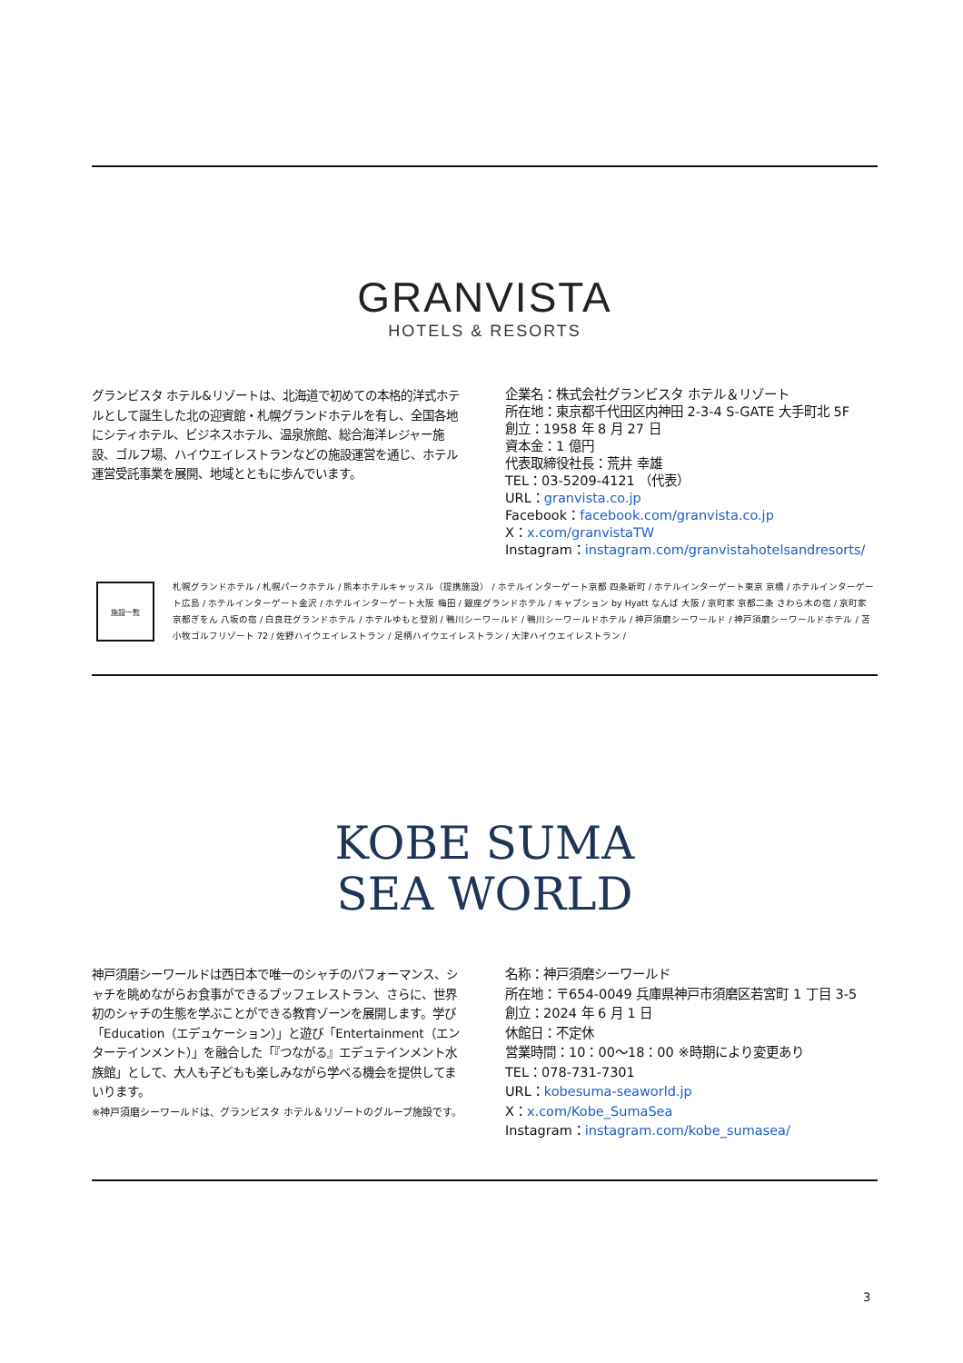GRANVISTA
HOTELS & RESORTS
グランビスタ ホテル&リゾートは、北海道で初めての本格的洋式ホテルとして誕生した北の迎賓館・札幌グランドホテルを有し、全国各地にシティホテル、ビジネスホテル、温泉旅館、総合海洋レジャー施設、ゴルフ場、ハイウエイレストランなどの施設運営を通じ、ホテル運営受託事業を展開、地域とともに歩んでいます。
企業名：株式会社グランビスタ ホテル＆リゾート
所在地：東京都千代田区内神田 2-3-4 S-GATE 大手町北 5F
創立：1958 年 8 月 27 日
資本金：1 億円
代表取締役社長：荒井 幸雄
TEL：03-5209-4121 （代表）
URL：granvista.co.jp
Facebook：facebook.com/granvista.co.jp
X：x.com/granvistaTW
Instagram：instagram.com/granvistahotelsandresorts/
施設一覧
札幌グランドホテル / 札幌パークホテル / 熊本ホテルキャッスル（提携施設） / ホテルインターゲート京都 四条新町 / ホテルインターゲート東京 京橋 / ホテルインターゲート広島 / ホテルインターゲート金沢 / ホテルインターゲート大阪 梅田 / 銀座グランドホテル / キャプション by Hyatt なんば 大阪 / 京町家 京都二条 さわら木の宿 / 京町家 京都ぎをん 八坂の宿 / 白良荘グランドホテル / ホテルゆもと登別 / 鴨川シーワールド / 鴨川シーワールドホテル / 神戸須磨シーワールド / 神戸須磨シーワールドホテル / 苫小牧ゴルフリゾート 72 / 佐野ハイウエイレストラン / 足柄ハイウエイレストラン / 大津ハイウエイレストラン /
KOBE SUMA
SEA WORLD
神戸須磨シーワールドは西日本で唯一のシャチのパフォーマンス、シャチを眺めながらお食事ができるブッフェレストラン、さらに、世界初のシャチの生態を学ぶことができる教育ゾーンを展開します。学び「Education（エデュケーション）」と遊び「Entertainment（エンターテインメント）」を融合した「『つながる』エデュテインメント水族館」として、大人も子どもも楽しみながら学べる機会を提供してまいります。
※神戸須磨シーワールドは、グランビスタ ホテル＆リゾートのグループ施設です。
名称：神戸須磨シーワールド
所在地：〒654-0049 兵庫県神戸市須磨区若宮町 1 丁目 3-5
創立：2024 年 6 月 1 日
休館日：不定休
営業時間：10：00～18：00 ※時期により変更あり
TEL：078-731-7301
URL：kobesuma-seaworld.jp
X：x.com/Kobe_SumaSea
Instagram：instagram.com/kobe_sumasea/
3